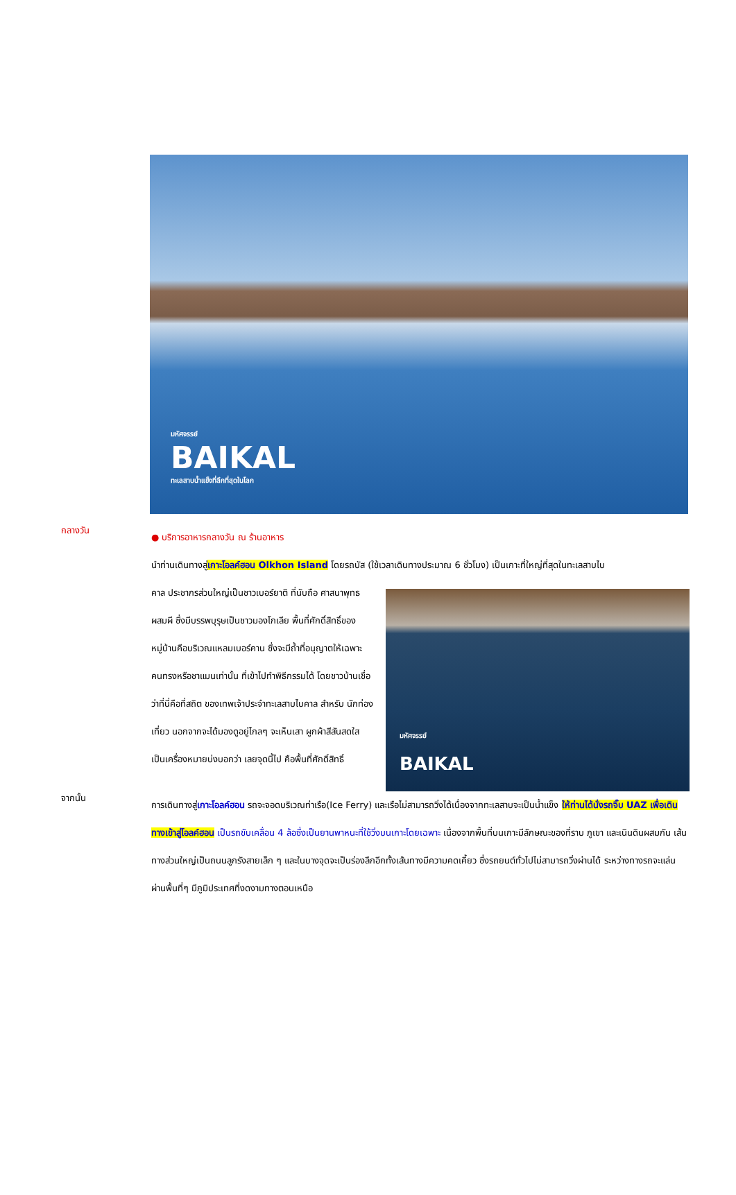มหัศจรรย์
BAIKAL
ทะเลสาบน้ำแข็งที่ลึกที่สุดในโลก
กลางวัน
● บริการอาหารกลางวัน ณ ร้านอาหาร
นำท่านเดินทางสู่เกาะโอลค์ฮอน Olkhon Island โดยรถบัส (ใช้เวลาเดินทางประมาณ 6 ชั่วโมง) เป็นเกาะที่ใหญ่ที่สุดในทะเลสาบไบ
คาล ประชากรส่วนใหญ่เป็นชาวเบอร์ยาติ ที่นับถือ ศาสนาพุทธผสมผี ซึ่งมีบรรพบุรุษเป็นชาวมองโกเลีย พื้นที่ศักดิ์สิทธิ์ของหมู่บ้านคือบริเวณแหลมเบอร์คาน ซึ่งจะมีถ้ำที่อนุญาตให้เฉพาะคนทรงหรือชาแมนเท่านั้น ที่เข้าไปทำพิธีกรรมได้ โดยชาวบ้านเชื่อว่าที่นี่คือที่สถิต ของเทพเจ้าประจำทะเลสาบไบคาล สำหรับ นักท่องเที่ยว นอกจากจะได้มองดูอยู่ไกลๆ จะเห็นเสา ผูกผ้าสีสันสดใส เป็นเครื่องหมายบ่งบอกว่า เลยจุดนี้ไป คือพื้นที่ศักดิ์สิทธิ์
มหัศจรรย์
BAIKAL
จากนั้น
การเดินทางสู่เกาะโอลค์ฮอน รถจะจอดบริเวณท่าเรือ(Ice Ferry) และเรือไม่สามารถวิ่งได้เนื่องจากทะเลสาบจะเป็นน้ำแข็ง ให้ท่านได้นั่งรถจิ๊บ UAZ เพื่อเดินทางเข้าสู่โอลค์ฮอน เป็นรถขับเคลื่อน 4 ล้อซึ่งเป็นยานพาหนะที่ใช้วิ่งบนเกาะโดยเฉพาะ เนื่องจากพื้นที่บนเกาะมีลักษณะของที่ราบ ภูเขา และเนินดินผสมกัน เส้นทางส่วนใหญ่เป็นถนนลูกรังสายเล็ก ๆ และในบางจุดจะเป็นร่องลึกอีกทั้งเส้นทางมีความคดเคี้ยว ซึ่งรถยนต์ทั่วไปไม่สามารถวิ่งผ่านได้ ระหว่างทางรถจะแล่นผ่านพื้นที่ๆ มีภูมิประเทศที่งดงามทางตอนเหนือ